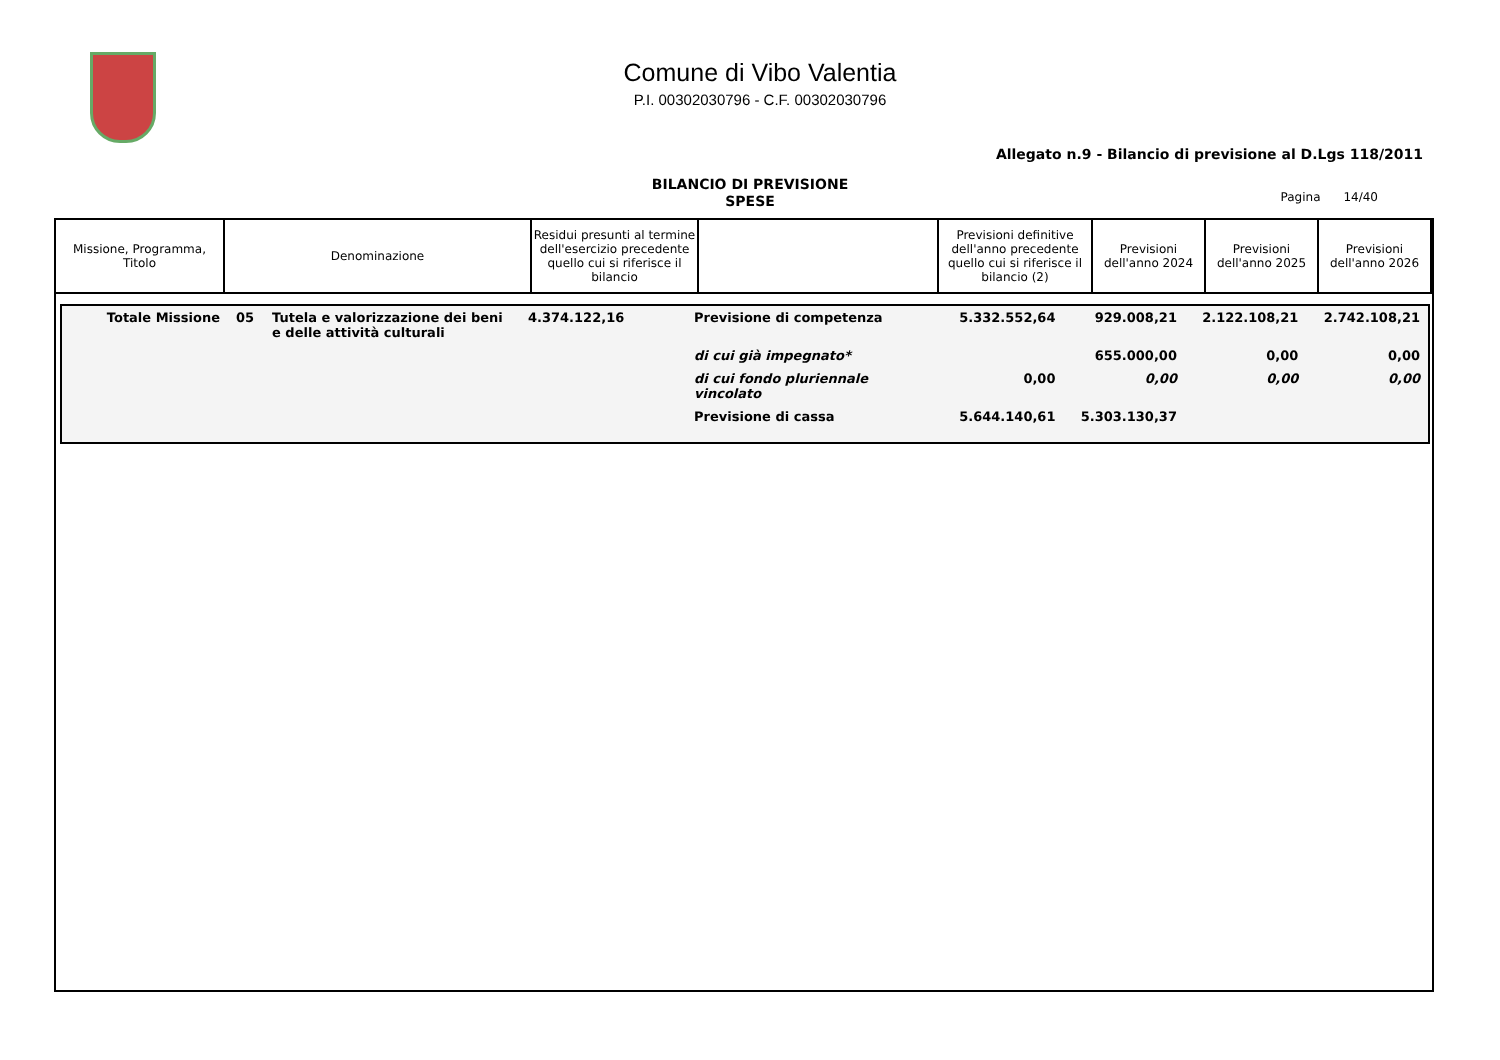Comune di Vibo Valentia
P.I. 00302030796 - C.F. 00302030796
Allegato n.9 - Bilancio di previsione al D.Lgs 118/2011
BILANCIO DI PREVISIONE
SPESE
Pagina 14/40
| Missione, Programma, Titolo | Denominazione | Residui presunti al termine dell'esercizio precedente quello cui si riferisce il bilancio | | Previsioni definitive dell'anno precedente quello cui si riferisce il bilancio (2) | Previsioni dell'anno 2024 | Previsioni dell'anno 2025 | Previsioni dell'anno 2026 |
| --- | --- | --- | --- | --- | --- | --- | --- |
| Totale Missione | 05 | Tutela e valorizzazione dei beni e delle attività culturali | 4.374.122,16 | Previsione di competenza | 5.332.552,64 | 929.008,21 | 2.122.108,21 | 2.742.108,21 |
| | | | | di cui già impegnato* | | 655.000,00 | 0,00 | 0,00 |
| | | | | di cui fondo pluriennale vincolato | 0,00 | 0,00 | 0,00 | 0,00 |
| | | | | Previsione di cassa | 5.644.140,61 | 5.303.130,37 | | |